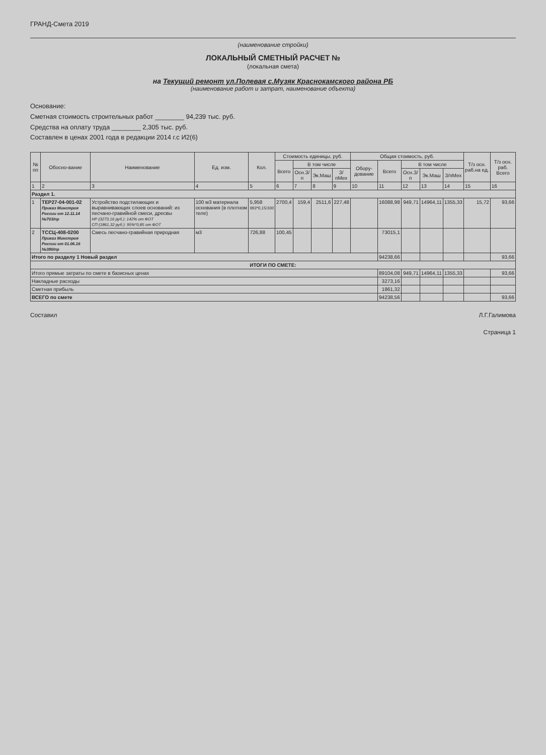ГРАНД-Смета 2019
(наименование стройки)
ЛОКАЛЬНЫЙ СМЕТНЫЙ РАСЧЕТ №
(локальная смета)
на Текущий ремонт ул.Полевая с.Музяк Краснокамского района РБ
(наименование работ и затрат, наименование объекта)
Основание:
Сметная стоимость строительных работ ________ 94,239 тыс. руб.
Средства на оплату труда ________ 2,305 тыс. руб.
Составлен в ценах 2001 года в редакции 2014 г.с И2(6)
| № пп | Обосно-вание | Наименование | Ед. изм. | Кол. | Стоимость единицы, руб. | | | | Общая стоимость, руб. | | | | | Т/з осн. раб.на ед. | Т/з осн. раб. Всего |
| --- | --- | --- | --- | --- | --- | --- | --- | --- | --- | --- | --- | --- | --- | --- | --- |
| | | | | | Всего | В том числе | | | Обору-дование | Всего | В том числе | | | | |
| | | | | | | Осн.З/п | Эк.Маш | З/пМех | | | Осн.З/п | Эк.Маш | З/пМех | | |
| 1 | 2 | 3 | 4 | 5 | 6 | 7 | 8 | 9 | 10 | 11 | 12 | 13 | 14 | 15 | 16 |
| Раздел 1. | | | | | | | | | | | | | | | |
| 1 | ТЕР27-04-001-02 Приказ Минстроя России от 12.11.14 №703/пр | Устройство подстилающих и выравнивающих слоев оснований: из песчано-гравийной смеси, дресвы НР (3273,16 руб.): 142% от ФОТ СП (1861,32 руб.): 95%*0,85 от ФОТ | 100 м3 материала основания (в плотном теле) | 5,958 993*0,15/100 | 2700,4 | 159,4 | 2511,6 | 227,48 | | 16088,98 | 949,71 | 14964,11 | 1355,33 | 15,72 | 93,66 |
| 2 | ТССЦ-408-0200 Приказ Минстроя России от 01.06.16 №380/пр | Смесь песчано-гравийная природная | м3 | 726,88 | 100,45 | | | | | 73015,1 | | | | | |
| Итого по разделу 1 Новый раздел | | | | | | | | | | 94238,66 | | | | | 93,66 |
| ИТОГИ ПО СМЕТЕ: | | | | | | | | | | | | | | | |
| Итого прямые затраты по смете в базисных ценах | | | | | | | | | | 89104,08 | 949,71 | 14964,11 | 1355,33 | | 93,66 |
| Накладные расходы | | | | | | | | | | 3273,16 | | | | | |
| Сметная прибыль | | | | | | | | | | 1861,32 | | | | | |
| ВСЕГО по смете | | | | | | | | | | 94238,56 | | | | | 93,66 |
Составил Л.Г.Галимова
Страница 1